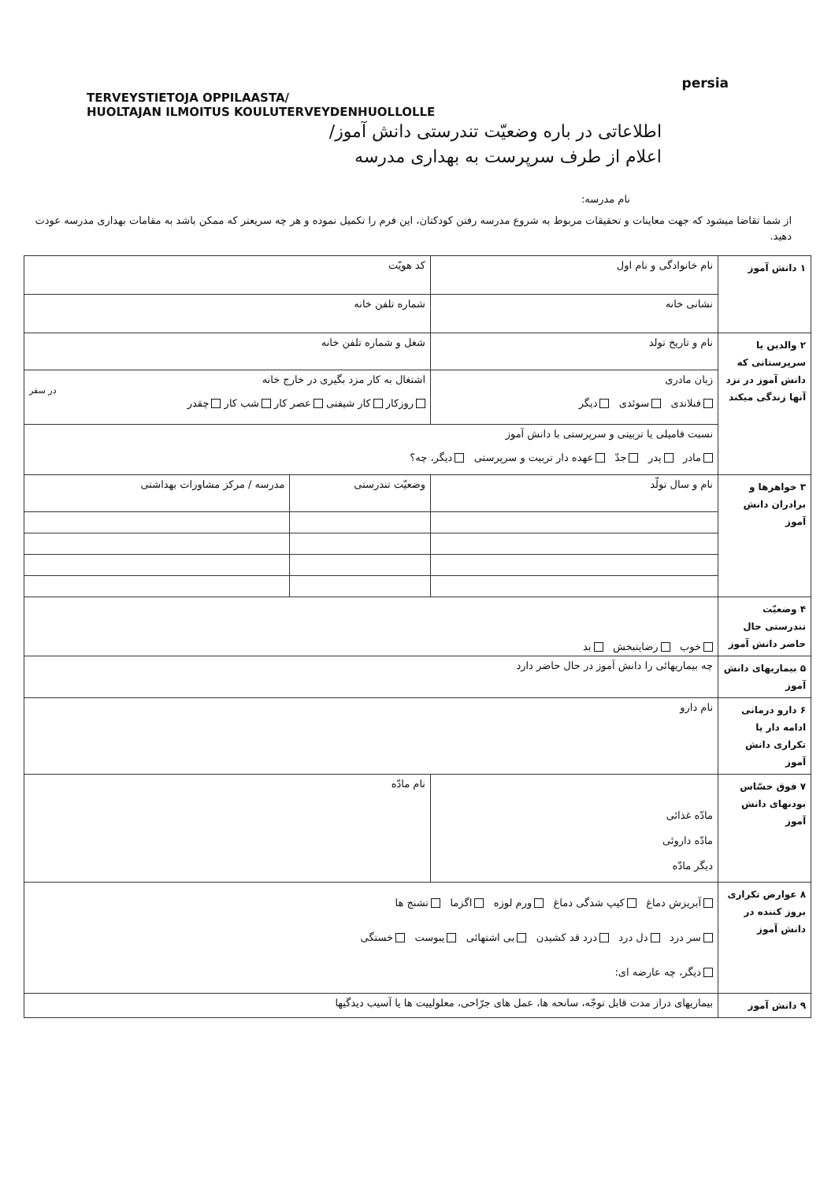persia
TERVEYSTIETOJA OPPILAASTA/
HUOLTAJAN ILMOITUS KOULUTERVEYDENHUOLLOLLE
اطلاعاتی در باره وضعیّت تندرستی دانش آموز/
اعلام از طرف سرپرست به بهداری مدرسه
نام مدرسه:
از شما تقاضا میشود که جهت معاینات و تحقیقات مربوط به شروع مدرسه رفتن کودکتان، این فرم را تکمیل نموده و هر چه سریعتر که ممکن باشد به مقامات بهداری مدرسه عودت دهید.
| ۱ دانش آموز | نام خانوادگی و نام اول | کد هویّت | |
| | نشانی خانه | شماره تلفن خانه | |
| ۲ والدین یا سرپرستانی که دانش آموز در نزد آنها زندگی میکند | نام و تاریخ تولد | شغل و شماره تلفن خانه | |
| | زبان مادری فنلاندی سوئدی دیگر | اشتغال به کار مزد بگیری در خارج خانه در سفر روزکار کار شیفتی عصر کار شب کار چقدر | |
| | نسبت فامیلی یا تربیتی و سرپرستی با دانش آموز مادر پدر جدّ عهده دار تربیت و سرپرستی دیگر، چه؟ | | |
| ۳ خواهرها و برادران دانش آموز | نام و سال تولّد | وضعیّت تندرستی | مدرسه / مرکز مشاورات بهداشتی |
| ۴ وضعیّت تندرستی حال حاضر دانش آموز | خوب رضایتبخش بد | | |
| ۵ بیماریهای دانش آموز | چه بیماریهائی را دانش آموز در حال حاضر دارد | | |
| ۶ دارو درمانی ادامه دار یا تکراری دانش آموز | نام دارو | | |
| ۷ فوق حسّاس بودنهای دانش آموز | مادّه غذائی مادّه داروئی دیگر مادّه | نام مادّه | |
| ۸ عوارض تکراری بروز کننده در دانش آموز | آبریزش دماغ کیپ شدگی دماغ ورم لوزه اگزما تشنج ها سر درد دل درد درد قد کشیدن بی اشتهائی یبوست خستگی دیگر، چه عارضه ای: | | |
| ۹ دانش آموز | بیماریهای دراز مدت قابل توجّه، سانحه ها، عمل های جرّاحی، معلولییت ها یا آسیب دیدگیها | | |